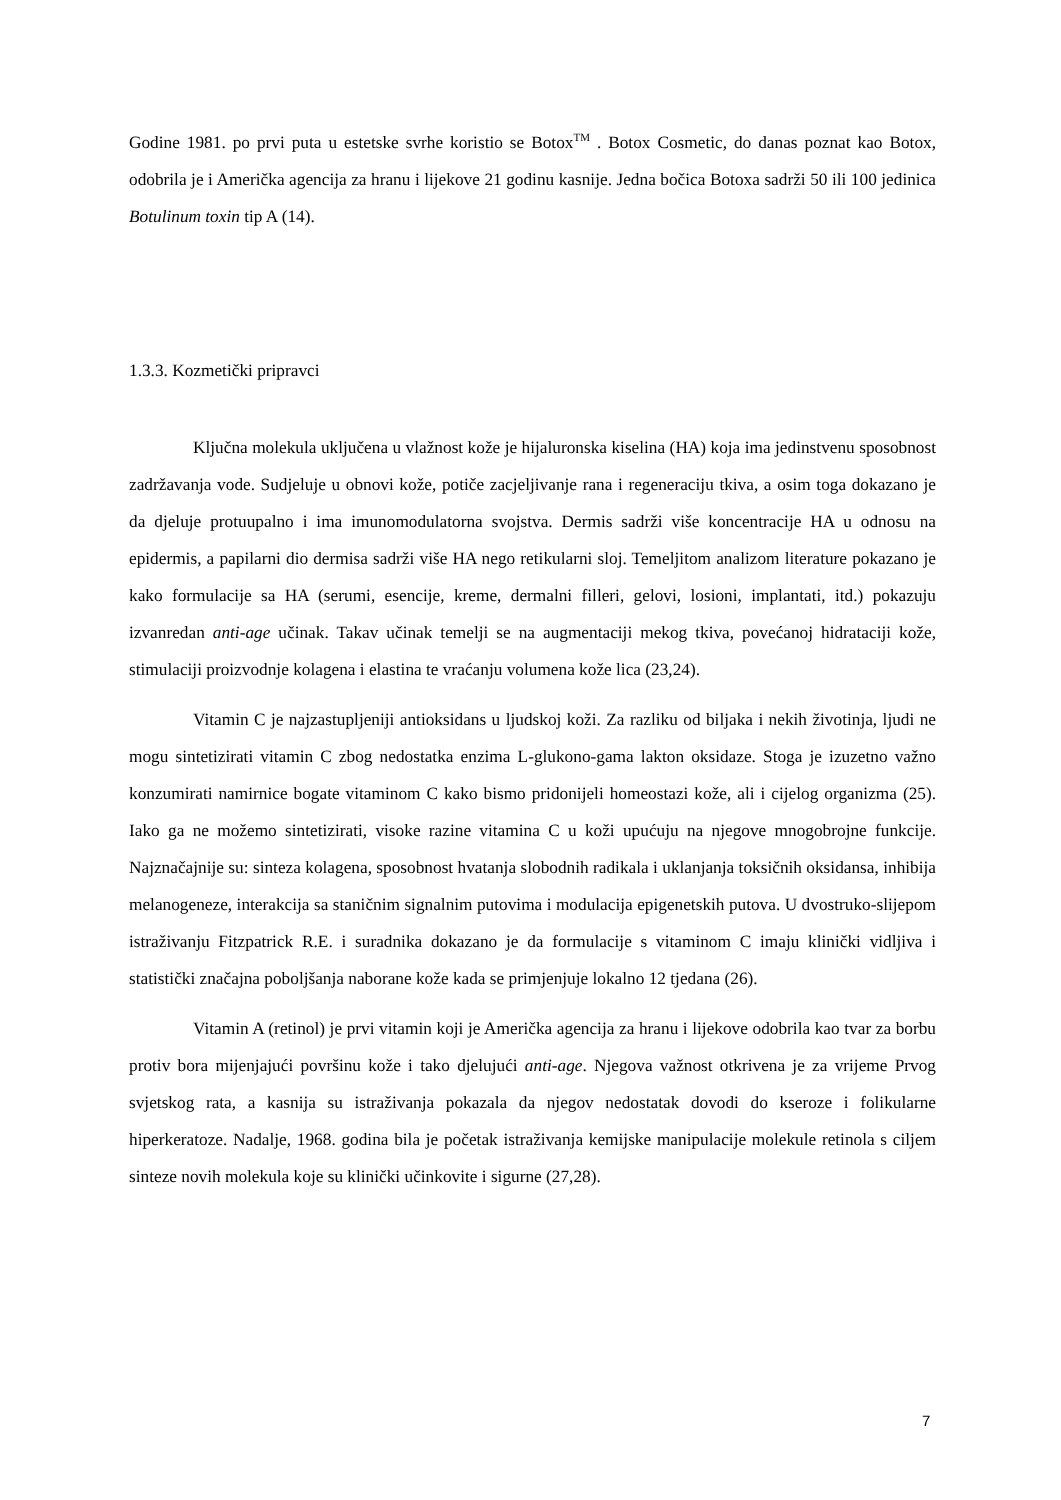Godine 1981. po prvi puta u estetske svrhe koristio se Botox<sup>TM</sup> . Botox Cosmetic, do danas poznat kao Botox, odobrila je i Američka agencija za hranu i lijekove 21 godinu kasnije. Jedna bočica Botoxa sadrži 50 ili 100 jedinica Botulinum toxin tip A (14).
1.3.3. Kozmetički pripravci
Ključna molekula uključena u vlažnost kože je hijaluronska kiselina (HA) koja ima jedinstvenu sposobnost zadržavanja vode. Sudjeluje u obnovi kože, potiče zacjeljivanje rana i regeneraciju tkiva, a osim toga dokazano je da djeluje protuupalno i ima imunomodulatorna svojstva. Dermis sadrži više koncentracije HA u odnosu na epidermis, a papilarni dio dermisa sadrži više HA nego retikularni sloj. Temeljitom analizom literature pokazano je kako formulacije sa HA (serumi, esencije, kreme, dermalni filleri, gelovi, losioni, implantati, itd.) pokazuju izvanredan anti-age učinak. Takav učinak temelji se na augmentaciji mekog tkiva, povećanoj hidrataciji kože, stimulaciji proizvodnje kolagena i elastina te vraćanju volumena kože lica (23,24).
Vitamin C je najzastupljeniji antioksidans u ljudskoj koži. Za razliku od biljaka i nekih životinja, ljudi ne mogu sintetizirati vitamin C zbog nedostatka enzima L-glukono-gama lakton oksidaze. Stoga je izuzetno važno konzumirati namirnice bogate vitaminom C kako bismo pridonijeli homeostazi kože, ali i cijelog organizma (25). Iako ga ne možemo sintetizirati, visoke razine vitamina C u koži upućuju na njegove mnogobrojne funkcije. Najznačajnije su: sinteza kolagena, sposobnost hvatanja slobodnih radikala i uklanjanja toksičnih oksidansa, inhibija melanogeneze, interakcija sa staničnim signalnim putovima i modulacija epigenetskih putova. U dvostruko-slijepom istraživanju Fitzpatrick R.E. i suradnika dokazano je da formulacije s vitaminom C imaju klinički vidljiva i statistički značajna poboljšanja naborane kože kada se primjenjuje lokalno 12 tjedana (26).
Vitamin A (retinol) je prvi vitamin koji je Američka agencija za hranu i lijekove odobrila kao tvar za borbu protiv bora mijenjajući površinu kože i tako djelujući anti-age. Njegova važnost otkrivena je za vrijeme Prvog svjetskog rata, a kasnija su istraživanja pokazala da njegov nedostatak dovodi do kseroze i folikularne hiperkeratoze. Nadalje, 1968. godina bila je početak istraživanja kemijske manipulacije molekule retinola s ciljem sinteze novih molekula koje su klinički učinkovite i sigurne (27,28).
7